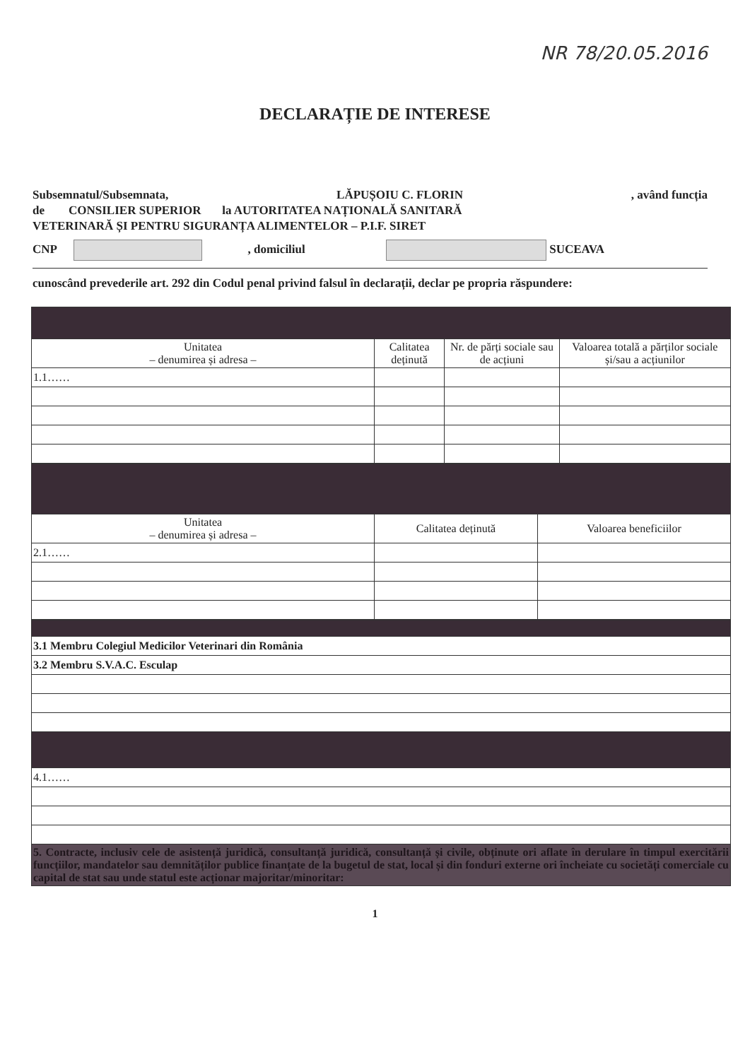NR 78/20.05.2016
DECLARAȚIE DE INTERESE
Subsemnatul/Subsemnata, LĂPUȘOIU C. FLORIN, având funcția
de CONSILIER SUPERIOR la AUTORITATEA NAȚIONALĂ SANITARĂ
VETERINARĂ ȘI PENTRU SIGURANȚA ALIMENTELOR – P.I.F. SIRET
CNP , domiciliul SUCEAVA
cunoscând prevederile art. 292 din Codul penal privind falsul în declarații, declar pe propria răspundere:
| Unitatea – denumirea și adresa – | Calitatea deținută | Nr. de părți sociale sau de acțiuni | Valoarea totală a părților sociale și/sau a acțiunilor |
| --- | --- | --- | --- |
| 1.1…… | | | |
| Unitatea – denumirea și adresa – | Calitatea deținută | Valoarea beneficiilor |
| --- | --- | --- |
| 2.1…… | | |
| 3.1 Membru Colegiul Medicilor Veterinari din România |
| 3.2 Membru S.V.A.C. Esculap |
| 4.1…… |
| 5. Contracte, inclusiv cele de asistență juridică, consultanță juridică, consultanță și civile, obținute ori aflate în derulare în timpul exercitării funcțiilor, mandatelor sau demnităților publice finanțate de la bugetul de stat, local și din fonduri externe ori încheiate cu societăți comerciale cu capital de stat sau unde statul este acționar majoritar/minoritar: |
1